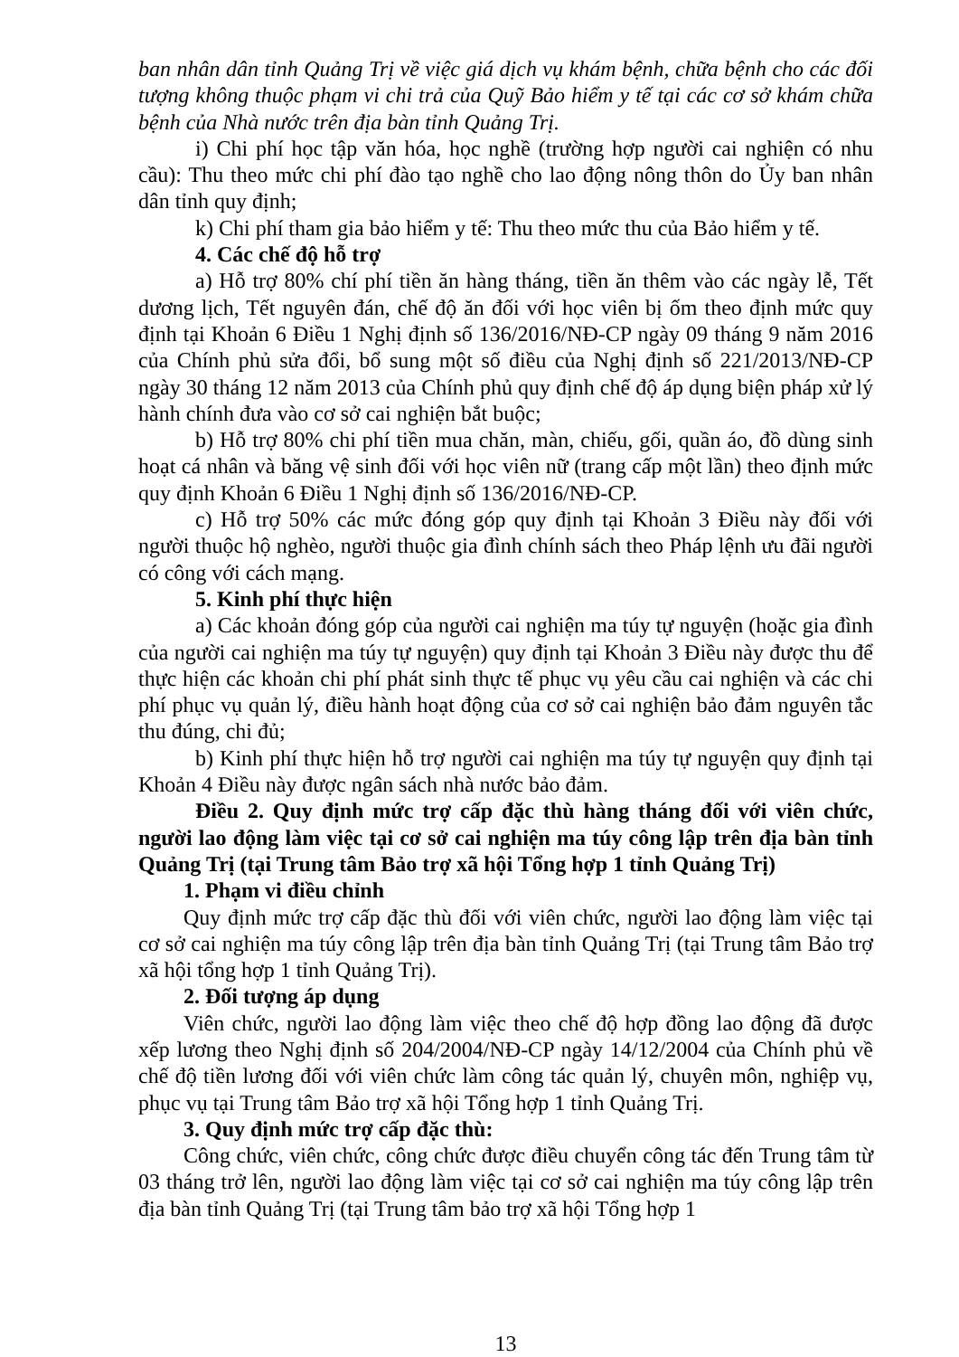ban nhân dân tỉnh Quảng Trị về việc giá dịch vụ khám bệnh, chữa bệnh cho các đối tượng không thuộc phạm vi chi trả của Quỹ Bảo hiểm y tế tại các cơ sở khám chữa bệnh của Nhà nước trên địa bàn tỉnh Quảng Trị.
i) Chi phí học tập văn hóa, học nghề (trường hợp người cai nghiện có nhu cầu): Thu theo mức chi phí đào tạo nghề cho lao động nông thôn do Ủy ban nhân dân tỉnh quy định;
k) Chi phí tham gia bảo hiểm y tế: Thu theo mức thu của Bảo hiểm y tế.
4. Các chế độ hỗ trợ
a) Hỗ trợ 80% chí phí tiền ăn hàng tháng, tiền ăn thêm vào các ngày lễ, Tết dương lịch, Tết nguyên đán, chế độ ăn đối với học viên bị ốm theo định mức quy định tại Khoản 6 Điều 1 Nghị định số 136/2016/NĐ-CP ngày 09 tháng 9 năm 2016 của Chính phủ sửa đổi, bổ sung một số điều của Nghị định số 221/2013/NĐ-CP ngày 30 tháng 12 năm 2013 của Chính phủ quy định chế độ áp dụng biện pháp xử lý hành chính đưa vào cơ sở cai nghiện bắt buộc;
b) Hỗ trợ 80% chi phí tiền mua chăn, màn, chiếu, gối, quần áo, đồ dùng sinh hoạt cá nhân và băng vệ sinh đối với học viên nữ (trang cấp một lần) theo định mức quy định Khoản 6 Điều 1 Nghị định số 136/2016/NĐ-CP.
c) Hỗ trợ 50% các mức đóng góp quy định tại Khoản 3 Điều này đối với người thuộc hộ nghèo, người thuộc gia đình chính sách theo Pháp lệnh ưu đãi người có công với cách mạng.
5. Kinh phí thực hiện
a) Các khoản đóng góp của người cai nghiện ma túy tự nguyện (hoặc gia đình của người cai nghiện ma túy tự nguyện) quy định tại Khoản 3 Điều này được thu để thực hiện các khoản chi phí phát sinh thực tế phục vụ yêu cầu cai nghiện và các chi phí phục vụ quản lý, điều hành hoạt động của cơ sở cai nghiện bảo đảm nguyên tắc thu đúng, chi đủ;
b) Kinh phí thực hiện hỗ trợ người cai nghiện ma túy tự nguyện quy định tại Khoản 4 Điều này được ngân sách nhà nước bảo đảm.
Điều 2. Quy định mức trợ cấp đặc thù hàng tháng đối với viên chức, người lao động làm việc tại cơ sở cai nghiện ma túy công lập trên địa bàn tỉnh Quảng Trị (tại Trung tâm Bảo trợ xã hội Tổng hợp 1 tỉnh Quảng Trị)
1. Phạm vi điều chỉnh
Quy định mức trợ cấp đặc thù đối với viên chức, người lao động làm việc tại cơ sở cai nghiện ma túy công lập trên địa bàn tỉnh Quảng Trị (tại Trung tâm Bảo trợ xã hội tổng hợp 1 tỉnh Quảng Trị).
2. Đối tượng áp dụng
Viên chức, người lao động làm việc theo chế độ hợp đồng lao động đã được xếp lương theo Nghị định số 204/2004/NĐ-CP ngày 14/12/2004 của Chính phủ về chế độ tiền lương đối với viên chức làm công tác quản lý, chuyên môn, nghiệp vụ, phục vụ tại Trung tâm Bảo trợ xã hội Tổng hợp 1 tỉnh Quảng Trị.
3. Quy định mức trợ cấp đặc thù:
Công chức, viên chức, công chức được điều chuyển công tác đến Trung tâm từ 03 tháng trở lên, người lao động làm việc tại cơ sở cai nghiện ma túy công lập trên địa bàn tỉnh Quảng Trị (tại Trung tâm bảo trợ xã hội Tổng hợp 1
13